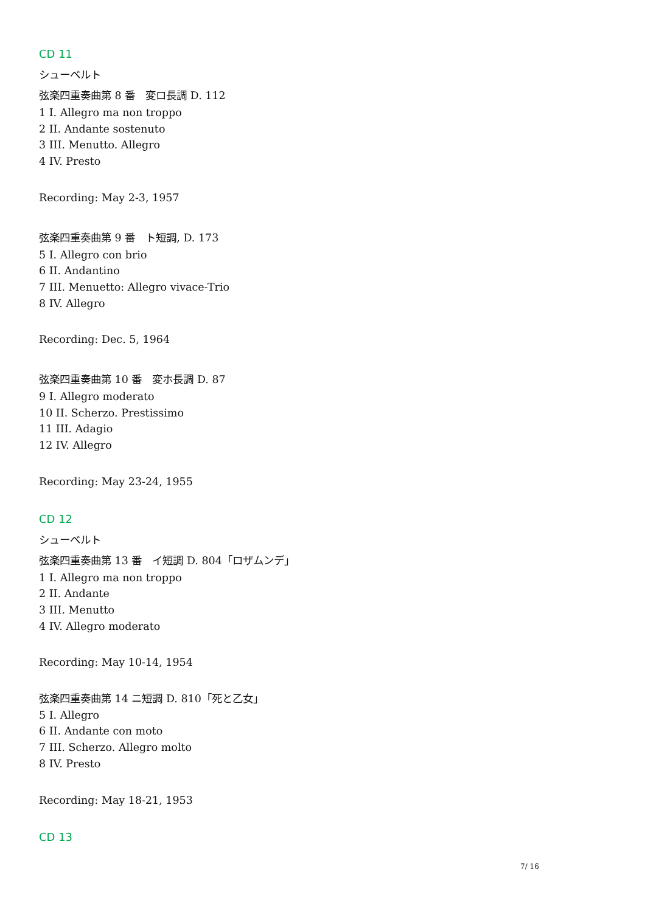CD 11
シューベルト
弦楽四重奏曲第 8 番　変ロ長調 D. 112
1 I. Allegro ma non troppo
2 II. Andante sostenuto
3 III. Menutto. Allegro
4 IV. Presto
Recording: May 2-3, 1957
弦楽四重奏曲第 9 番　ト短調, D. 173
5 I. Allegro con brio
6 II. Andantino
7 III. Menuetto: Allegro vivace-Trio
8 IV. Allegro
Recording: Dec. 5, 1964
弦楽四重奏曲第 10 番　変ホ長調 D. 87
9 I. Allegro moderato
10 II. Scherzo. Prestissimo
11 III. Adagio
12 IV. Allegro
Recording: May 23-24, 1955
CD 12
シューベルト
弦楽四重奏曲第 13 番　イ短調 D. 804「ロザムンデ」
1 I. Allegro ma non troppo
2 II. Andante
3 III. Menutto
4 IV. Allegro moderato
Recording: May 10-14, 1954
弦楽四重奏曲第 14 ニ短調 D. 810「死と乙女」
5 I. Allegro
6 II. Andante con moto
7 III. Scherzo. Allegro molto
8 IV. Presto
Recording: May 18-21, 1953
CD 13
7/ 16